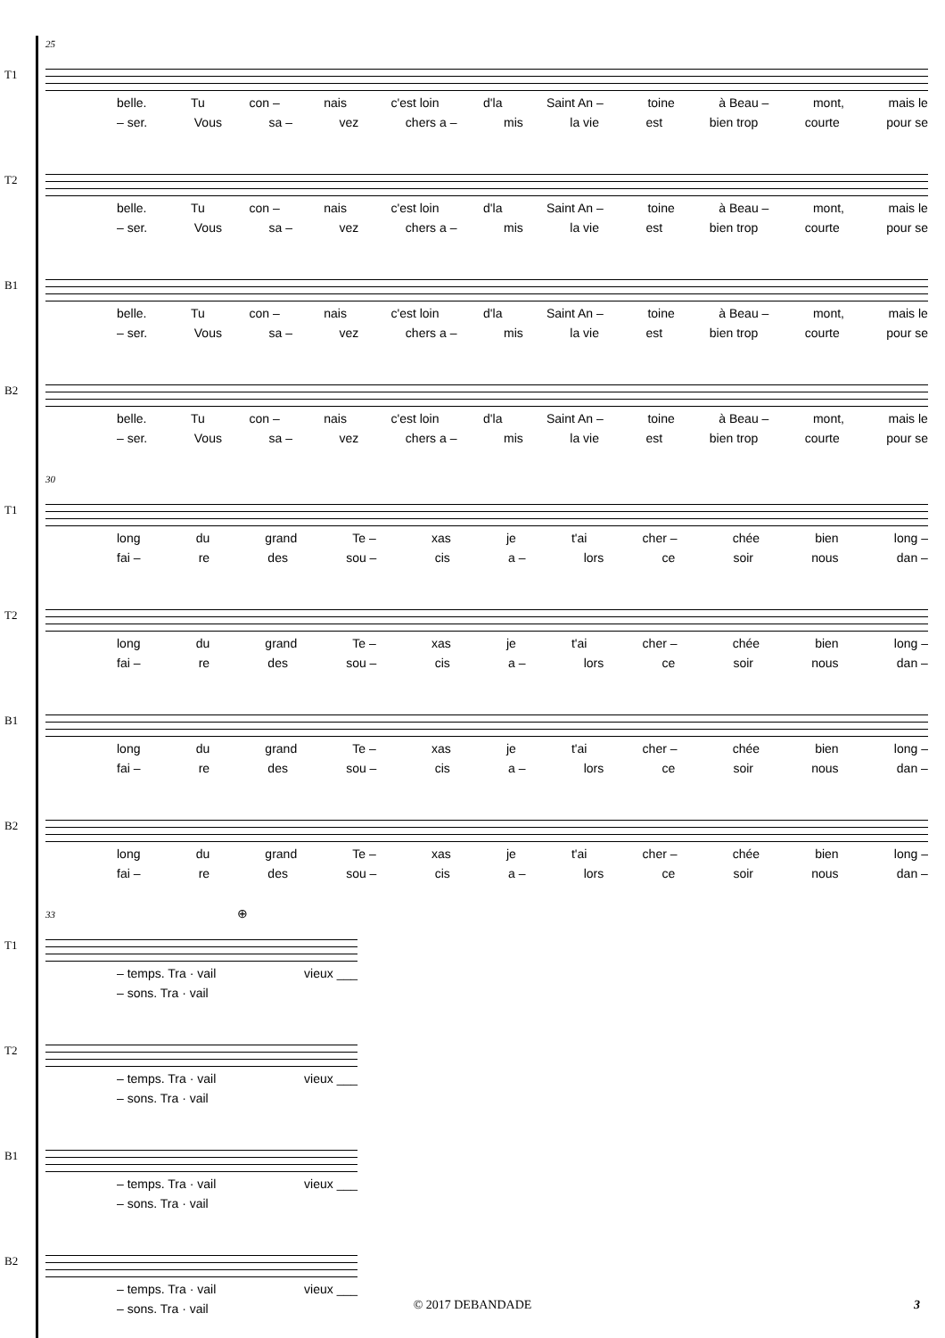25
T1
belle. Tu con – nais c'est loin d'la Saint An – toine à Beau – mont, mais le
– ser. Vous sa – vez chers a – mis la vie est bien trop courte pour se
T2
belle. Tu con – nais c'est loin d'la Saint An – toine à Beau – mont, mais le
– ser. Vous sa – vez chers a – mis la vie est bien trop courte pour se
B1
belle. Tu con – nais c'est loin d'la Saint An – toine à Beau – mont, mais le
– ser. Vous sa – vez chers a – mis la vie est bien trop courte pour se
B2
belle. Tu con – nais c'est loin d'la Saint An – toine à Beau – mont, mais le
– ser. Vous sa – vez chers a – mis la vie est bien trop courte pour se
30
T1
long du grand Te – xas je t'ai cher – chée bien long –
fai – re des sou – cis a – lors ce soir nous dan –
T2
long du grand Te – xas je t'ai cher – chée bien long –
fai – re des sou – cis a – lors ce soir nous dan –
B1
long du grand Te – xas je t'ai cher – chée bien long –
fai – re des sou – cis a – lors ce soir nous dan –
B2
long du grand Te – xas je t'ai cher – chée bien long –
fai – re des sou – cis a – lors ce soir nous dan –
33 ⊕
T1
– temps. Tra · vail vieux ___
– sons. Tra · vail
T2
– temps. Tra · vail vieux ___
– sons. Tra · vail
B1
– temps. Tra · vail vieux ___
– sons. Tra · vail
B2
– temps. Tra · vail vieux ___
– sons. Tra · vail
© 2017 DEBANDADE 3